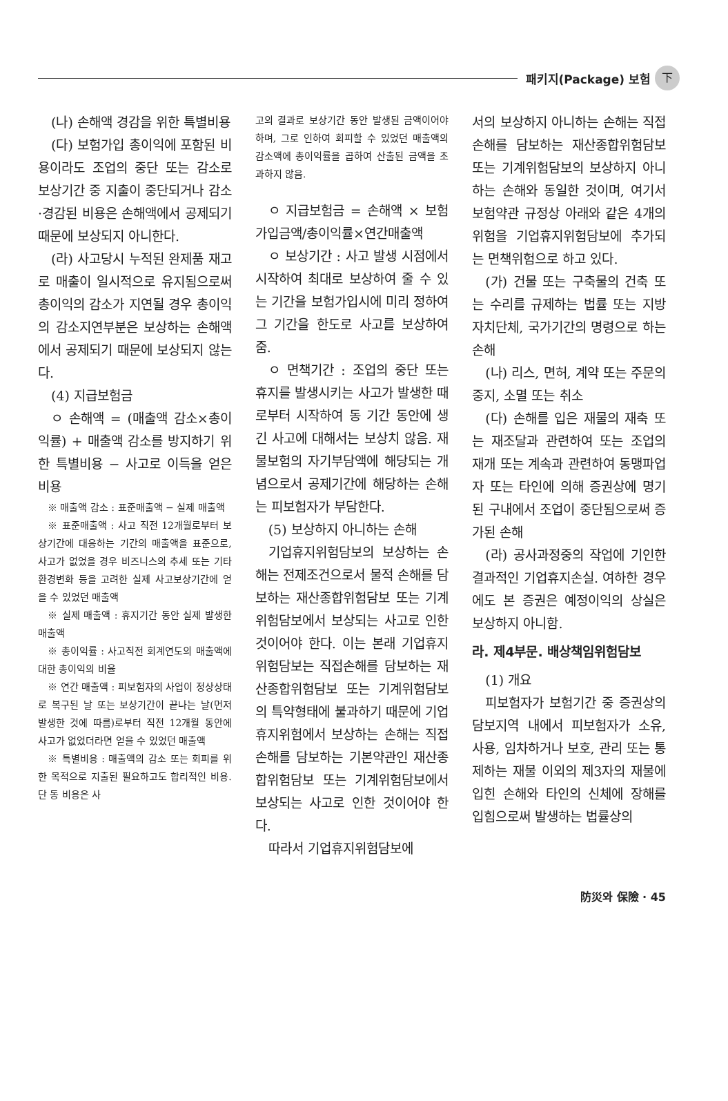패키지(Package) 보험 下
(나) 손해액 경감을 위한 특별비용
(다) 보험가입 총이익에 포함된 비용이라도 조업의 중단 또는 감소로 보상기간 중 지출이 중단되거나 감소·경감된 비용은 손해액에서 공제되기 때문에 보상되지 아니한다.
(라) 사고당시 누적된 완제품 재고로 매출이 일시적으로 유지됨으로써 총이익의 감소가 지연될 경우 총이익의 감소지연부분은 보상하는 손해액에서 공제되기 때문에 보상되지 않는다.
(4) 지급보험금
ㅇ 손해액 = (매출액 감소×총이익률) + 매출액 감소를 방지하기 위한 특별비용 − 사고로 이득을 얻은 비용
※ 매출액 감소 : 표준매출액 − 실제 매출액
※ 표준매출액 : 사고 직전 12개월로부터 보상기간에 대응하는 기간의 매출액을 표준으로, 사고가 없었을 경우 비즈니스의 추세 또는 기타 환경변화 등을 고려한 실제 사고보상기간에 얻을 수 있었던 매출액
※ 실제 매출액 : 휴지기간 동안 실제 발생한 매출액
※ 총이익률 : 사고직전 회계연도의 매출액에 대한 총이익의 비율
※ 연간 매출액 : 피보험자의 사업이 정상상태로 복구된 날 또는 보상기간이 끝나는 날(먼저 발생한 것에 따름)로부터 직전 12개월 동안에 사고가 없었더라면 얻을 수 있었던 매출액
※ 특별비용 : 매출액의 감소 또는 회피를 위한 목적으로 지출된 필요하고도 합리적인 비용. 단 동 비용은 사
고의 결과로 보상기간 동안 발생된 금액이어야 하며, 그로 인하여 회피할 수 있었던 매출액의 감소액에 총이익률을 곱하여 산출된 금액을 초과하지 않음.
ㅇ 지급보험금 = 손해액 × 보험가입금액/총이익률×연간매출액
ㅇ 보상기간 : 사고 발생 시점에서 시작하여 최대로 보상하여 줄 수 있는 기간을 보험가입시에 미리 정하여 그 기간을 한도로 사고를 보상하여 줌.
ㅇ 면책기간 : 조업의 중단 또는 휴지를 발생시키는 사고가 발생한 때로부터 시작하여 동 기간 동안에 생긴 사고에 대해서는 보상치 않음. 재물보험의 자기부담액에 해당되는 개념으로서 공제기간에 해당하는 손해는 피보험자가 부담한다.
(5) 보상하지 아니하는 손해
기업휴지위험담보의 보상하는 손해는 전제조건으로서 물적 손해를 담보하는 재산종합위험담보 또는 기계위험담보에서 보상되는 사고로 인한 것이어야 한다. 이는 본래 기업휴지위험담보는 직접손해를 담보하는 재산종합위험담보 또는 기계위험담보의 특약형태에 불과하기 때문에 기업휴지위험에서 보상하는 손해는 직접손해를 담보하는 기본약관인 재산종합위험담보 또는 기계위험담보에서 보상되는 사고로 인한 것이어야 한다.
따라서 기업휴지위험담보에
서의 보상하지 아니하는 손해는 직접손해를 담보하는 재산종합위험담보 또는 기계위험담보의 보상하지 아니하는 손해와 동일한 것이며, 여기서 보험약관 규정상 아래와 같은 4개의 위험을 기업휴지위험담보에 추가되는 면책위험으로 하고 있다.
(가) 건물 또는 구축물의 건축 또는 수리를 규제하는 법률 또는 지방자치단체, 국가기간의 명령으로 하는 손해
(나) 리스, 면허, 계약 또는 주문의 중지, 소멸 또는 취소
(다) 손해를 입은 재물의 재축 또는 재조달과 관련하여 또는 조업의 재개 또는 계속과 관련하여 동맹파업자 또는 타인에 의해 증권상에 명기된 구내에서 조업이 중단됨으로써 증가된 손해
(라) 공사과정중의 작업에 기인한 결과적인 기업휴지손실. 여하한 경우에도 본 증권은 예정이익의 상실은 보상하지 아니함.
라. 제4부문. 배상책임위험담보
(1) 개요
피보험자가 보험기간 중 증권상의 담보지역 내에서 피보험자가 소유, 사용, 임차하거나 보호, 관리 또는 통제하는 재물 이외의 제3자의 재물에 입힌 손해와 타인의 신체에 장해를 입힘으로써 발생하는 법률상의
防災와 保險 · 45